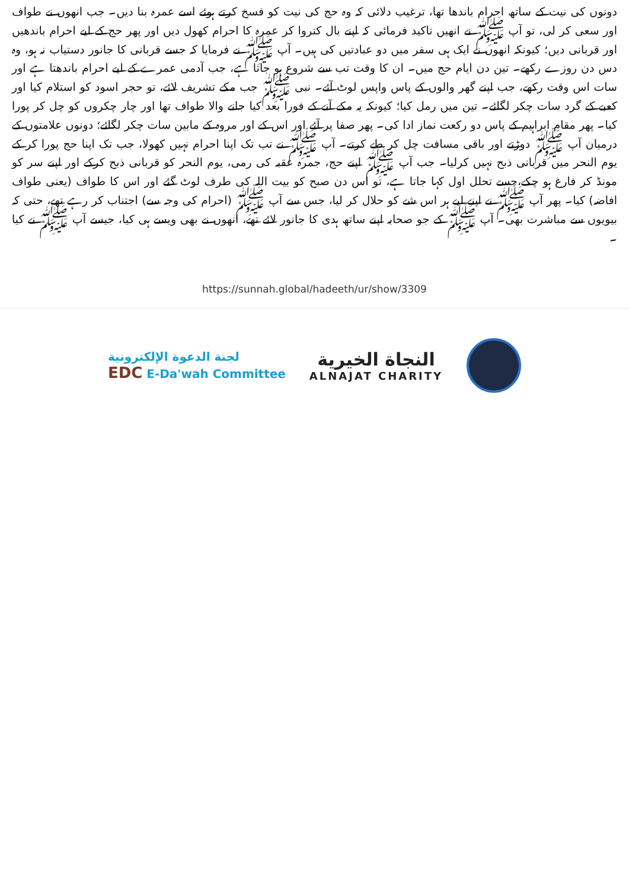دونوں کی نیت کے ساتھ احرام باندھا تھا، ترغیب دلائی کہ وہ حج کی نیت کو فسخ کرتے ہوئے اسے عمرہ بنا دیں۔ جب انھوں نے طواف اور سعی کر لی، تو آپ ﷺ نے انھیں تاکید فرمائی کہ اپنے بال کتروا کر عمرہ کا احرام کھول دیں اور پھر حج کے لیے احرام باندھیں اور قربانی دیں؛ کیونکہ انھوں نے ایک ہی سفر میں دو عبادتیں کی ہیں۔ آپ ﷺ نے فرمایا کہ جسے قربانی کا جانور دستیاب نہ ہو، وہ دس دن روزے رکھے۔ تین دن ایام حج میں۔ ان کا وقت تب سے شروع ہو جاتا ہے، جب آدمی عمرے کے لیے احرام باندھتا ہے اور سات اس وقت رکھے، جب اپنے گھر والوں کے پاس واپس لوٹ آئے۔ نبی ﷺ جب مکے تشریف لائے، تو حجر اسود کو استلام کیا اور کعبے کے گرد سات چکر لگائے۔ تین میں رمل کیا؛ کیونکہ یہ مکے آنے کے فورا بعد کیا جانے والا طواف تھا اور چار چکروں کو چل کر پورا کیا۔ پھر مقام ابراہیم کے پاس دو رکعت نماز ادا کی۔ پھر صفا پر آئے اور اس کے اور مروہ کے مابین سات چکر لگائے؛ دونوں علامتوں کے درمیان آپ ﷺ دوڑتے اور باقی مسافت چل کر طے کرتے۔ آپ ﷺ نے تب تک اپنا احرام نہیں کھولا، جب تک اپنا حج پورا کر کے یوم النحر میں قربانی ذبح نہیں کرلیا۔ جب آپ ﷺ اپنے حج، جمرہ عقبہ کی رمی، یوم النحر کو قربانی ذبح کرکے اور اپنے سر کو مونڈ کر فارغ ہو چکے،جسے تحلل اول کہا جاتا ہے، تو اس دن صبح کو بیت اللہ کی طرف لوٹ گئے اور اس کا طواف (یعنی طواف افاضہ) کیا۔ پھر آپ ﷺ نے اپنے لیے ہر اس شے کو حلال کر لیا، جس سے آپ ﷺ (احرام کی وجہ سے) اجتناب کر رہے تھے، حتی کہ بیویوں سے مباشرت بھی۔ آپ ﷺ کے جو صحابہ اپنے ساتھ ہدی کا جانور لائے تھے، انھوں نے بھی ویسے ہی کیا، جیسے آپ ﷺ نے کیا ۔
https://sunnah.global/hadeeth/ur/show/3309
لجنة الدعوة الإلكترونية
EDC E-Da'wah Committee
النجاة الخيرية
ALNAJAT CHARITY